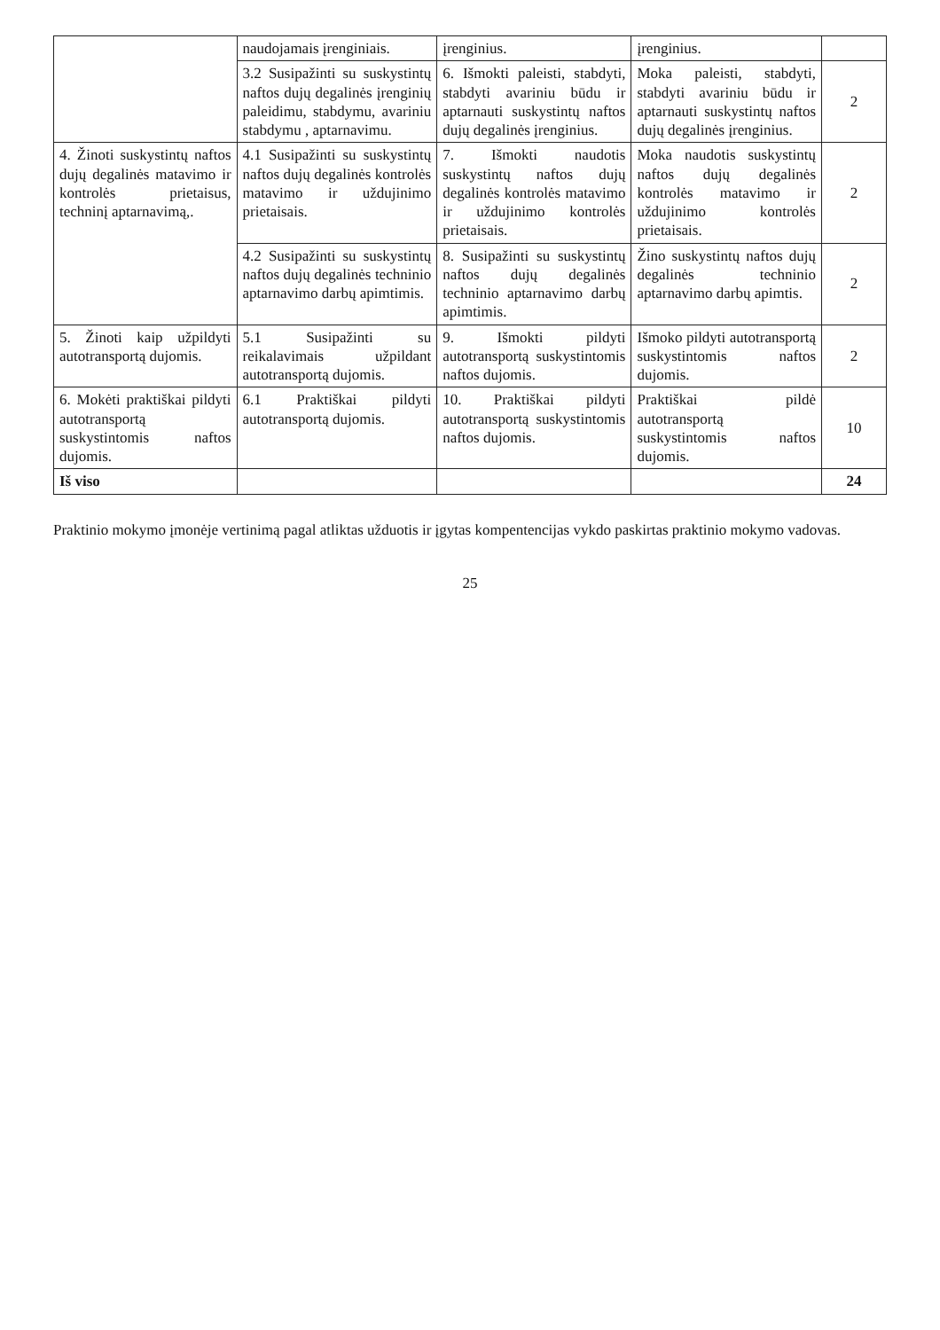| | naudojamais įrenginiais. | įrenginius. | įrenginius. | |
| | 3.2 Susipažinti su suskystintų naftos dujų degalinės įrenginių paleidimu, stabdymu, avariniu stabdymu , aptarnavimu. | 6. Išmokti paleisti, stabdyti, stabdyti avariniu būdu ir aptarnauti suskystintų naftos dujų degalinės įrenginius. | Moka paleisti, stabdyti, stabdyti avariniu būdu ir aptarnauti suskystintų naftos dujų degalinės įrenginius. | 2 |
| 4. Žinoti suskystintų naftos dujų degalinės matavimo ir kontrolės prietaisus, techninį aptarnavimą,. | 4.1 Susipažinti su suskystintų naftos dujų degalinės kontrolės matavimo ir uždujinimo prietaisais. | 7. Išmokti naudotis suskystintų naftos dujų degalinės kontrolės matavimo ir uždujinimo kontrolės prietaisais. | Moka naudotis suskystintų naftos dujų degalinės kontrolės matavimo ir uždujinimo kontrolės prietaisais. | 2 |
| | 4.2 Susipažinti su suskystintų naftos dujų degalinės techninio aptarnavimo darbų apimtimis. | 8. Susipažinti su suskystintų naftos dujų degalinės techninio aptarnavimo darbų apimtimis. | Žino suskystintų naftos dujų degalinės techninio aptarnavimo darbų apimtis. | 2 |
| 5. Žinoti kaip užpildyti autotransportą dujomis. | 5.1 Susipažinti su reikalavimais užpildant autotransportą dujomis. | 9. Išmokti pildyti autotransportą suskystintomis naftos dujomis. | Išmoko pildyti autotransportą suskystintomis naftos dujomis. | 2 |
| 6. Mokėti praktiškai pildyti autotransportą suskystintomis naftos dujomis. | 6.1 Praktiškai pildyti autotransportą dujomis. | 10. Praktiškai pildyti autotransportą suskystintomis naftos dujomis. | Praktiškai pildė autotransportą suskystintomis naftos dujomis. | 10 |
| Iš viso | | | | 24 |
Praktinio mokymo įmonėje vertinimą pagal atliktas užduotis ir įgytas kompentencijas vykdo paskirtas praktinio mokymo vadovas.
25